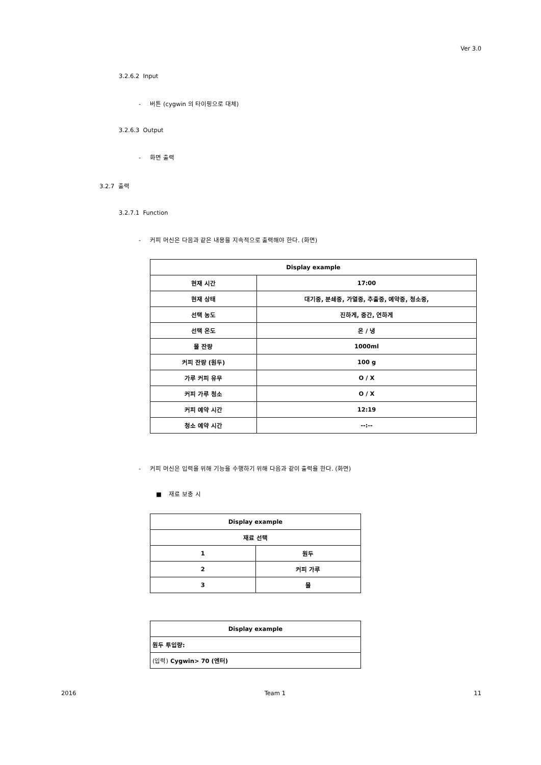Ver 3.0
3.2.6.2 Input
- 버튼 (cygwin 의 타이핑으로 대체)
3.2.6.3 Output
- 화면 출력
3.2.7 출력
3.2.7.1 Function
- 커피 머신은 다음과 같은 내용을 지속적으로 출력해야 한다. (화면)
| Display example | |
| --- | --- |
| 현재 시간 | 17:00 |
| 현재 상태 | 대기중, 분쇄중, 가열중, 추출중, 예약중, 청소중, |
| 선택 농도 | 진하게, 중간, 연하게 |
| 선택 온도 | 온 / 냉 |
| 물 잔량 | 1000ml |
| 커피 잔량 (원두) | 100 g |
| 가루 커피 유무 | O / X |
| 커피 가루 청소 | O / X |
| 커피 예약 시간 | 12:19 |
| 청소 예약 시간 | --:-- |
- 커피 머신은 입력을 위해 기능을 수행하기 위해 다음과 같이 출력을 한다. (화면)
■ 재료 보충 시
| Display example | |
| --- | --- |
| 재료 선택 | |
| 1 | 원두 |
| 2 | 커피 가루 |
| 3 | 물 |
| Display example |
| --- |
| 원두 투입량: |
| (입력) Cygwin> 70 (엔터) |
2016 Team 1 11